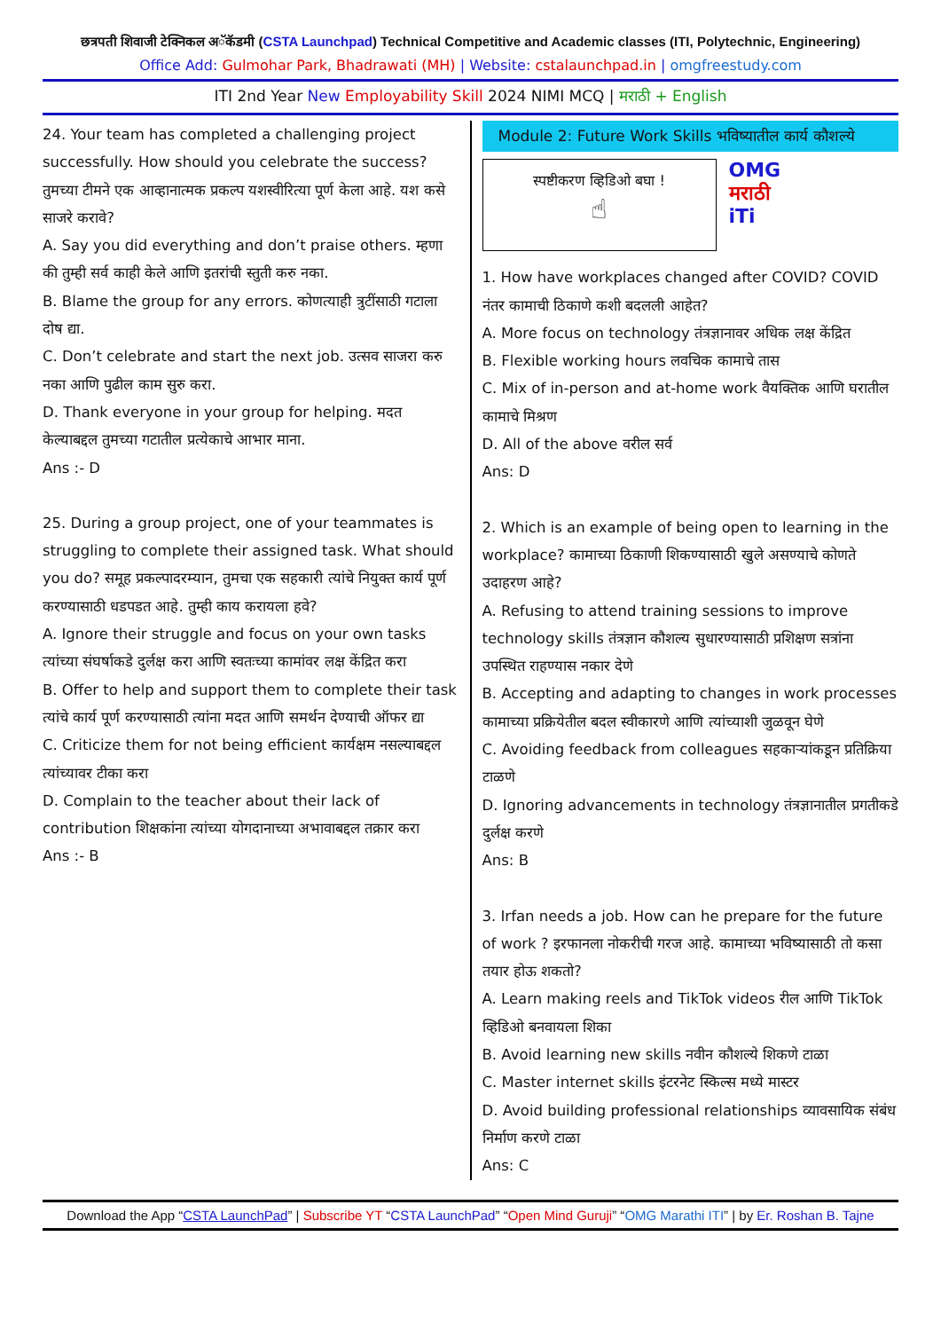छत्रपती शिवाजी टेक्निकल अॅकॅडमी (CSTA Launchpad) Technical Competitive and Academic classes (ITI, Polytechnic, Engineering)
Office Add: Gulmohar Park, Bhadrawati (MH) | Website: cstalaunchpad.in | omgfreestudy.com
ITI 2nd Year New Employability Skill 2024 NIMI MCQ | मराठी + English
24. Your team has completed a challenging project successfully. How should you celebrate the success? तुमच्या टीमने एक आव्हानात्मक प्रकल्प यशस्वीरित्या पूर्ण केला आहे. यश कसे साजरे करावे?
A. Say you did everything and don’t praise others. म्हणा की तुम्ही सर्व काही केले आणि इतरांची स्तुती करु नका.
B. Blame the group for any errors. कोणत्याही त्रुटींसाठी गटाला दोष द्या.
C. Don’t celebrate and start the next job. उत्सव साजरा करु नका आणि पुढील काम सुरु करा.
D. Thank everyone in your group for helping. मदत केल्याबद्दल तुमच्या गटातील प्रत्येकाचे आभार माना.
Ans :- D
25. During a group project, one of your teammates is struggling to complete their assigned task. What should you do? समूह प्रकल्पादरम्यान, तुमचा एक सहकारी त्यांचे नियुक्त कार्य पूर्ण करण्यासाठी धडपडत आहे. तुम्ही काय करायला हवे?
A. Ignore their struggle and focus on your own tasks त्यांच्या संघर्षाकडे दुर्लक्ष करा आणि स्वतःच्या कामांवर लक्ष केंद्रित करा
B. Offer to help and support them to complete their task त्यांचे कार्य पूर्ण करण्यासाठी त्यांना मदत आणि समर्थन देण्याची ऑफर द्या
C. Criticize them for not being efficient कार्यक्षम नसल्याबद्दल त्यांच्यावर टीका करा
D. Complain to the teacher about their lack of contribution शिक्षकांना त्यांच्या योगदानाच्या अभावाबद्दल तक्रार करा
Ans :- B
Module 2: Future Work Skills भविष्यातील कार्य कौशल्ये
स्पष्टीकरण व्हिडिओ बघा !
☝
OMG
मराठी
iTi
1. How have workplaces changed after COVID? COVID नंतर कामाची ठिकाणे कशी बदलली आहेत?
A. More focus on technology तंत्रज्ञानावर अधिक लक्ष केंद्रित
B. Flexible working hours लवचिक कामाचे तास
C. Mix of in-person and at-home work वैयक्तिक आणि घरातील कामाचे मिश्रण
D. All of the above वरील सर्व
Ans: D
2. Which is an example of being open to learning in the workplace? कामाच्या ठिकाणी शिकण्यासाठी खुले असण्याचे कोणते उदाहरण आहे?
A. Refusing to attend training sessions to improve technology skills तंत्रज्ञान कौशल्य सुधारण्यासाठी प्रशिक्षण सत्रांना उपस्थित राहण्यास नकार देणे
B. Accepting and adapting to changes in work processes कामाच्या प्रक्रियेतील बदल स्वीकारणे आणि त्यांच्याशी जुळवून घेणे
C. Avoiding feedback from colleagues सहकाऱ्यांकडून प्रतिक्रिया टाळणे
D. Ignoring advancements in technology तंत्रज्ञानातील प्रगतीकडे दुर्लक्ष करणे
Ans: B
3. Irfan needs a job. How can he prepare for the future of work ? इरफानला नोकरीची गरज आहे. कामाच्या भविष्यासाठी तो कसा तयार होऊ शकतो?
A. Learn making reels and TikTok videos रील आणि TikTok व्हिडिओ बनवायला शिका
B. Avoid learning new skills नवीन कौशल्ये शिकणे टाळा
C. Master internet skills इंटरनेट स्किल्स मध्ये मास्टर
D. Avoid building professional relationships व्यावसायिक संबंध निर्माण करणे टाळा
Ans: C
Download the App “CSTA LaunchPad” | Subscribe YT “CSTA LaunchPad” “Open Mind Guruji” “OMG Marathi ITI” | by Er. Roshan B. Tajne